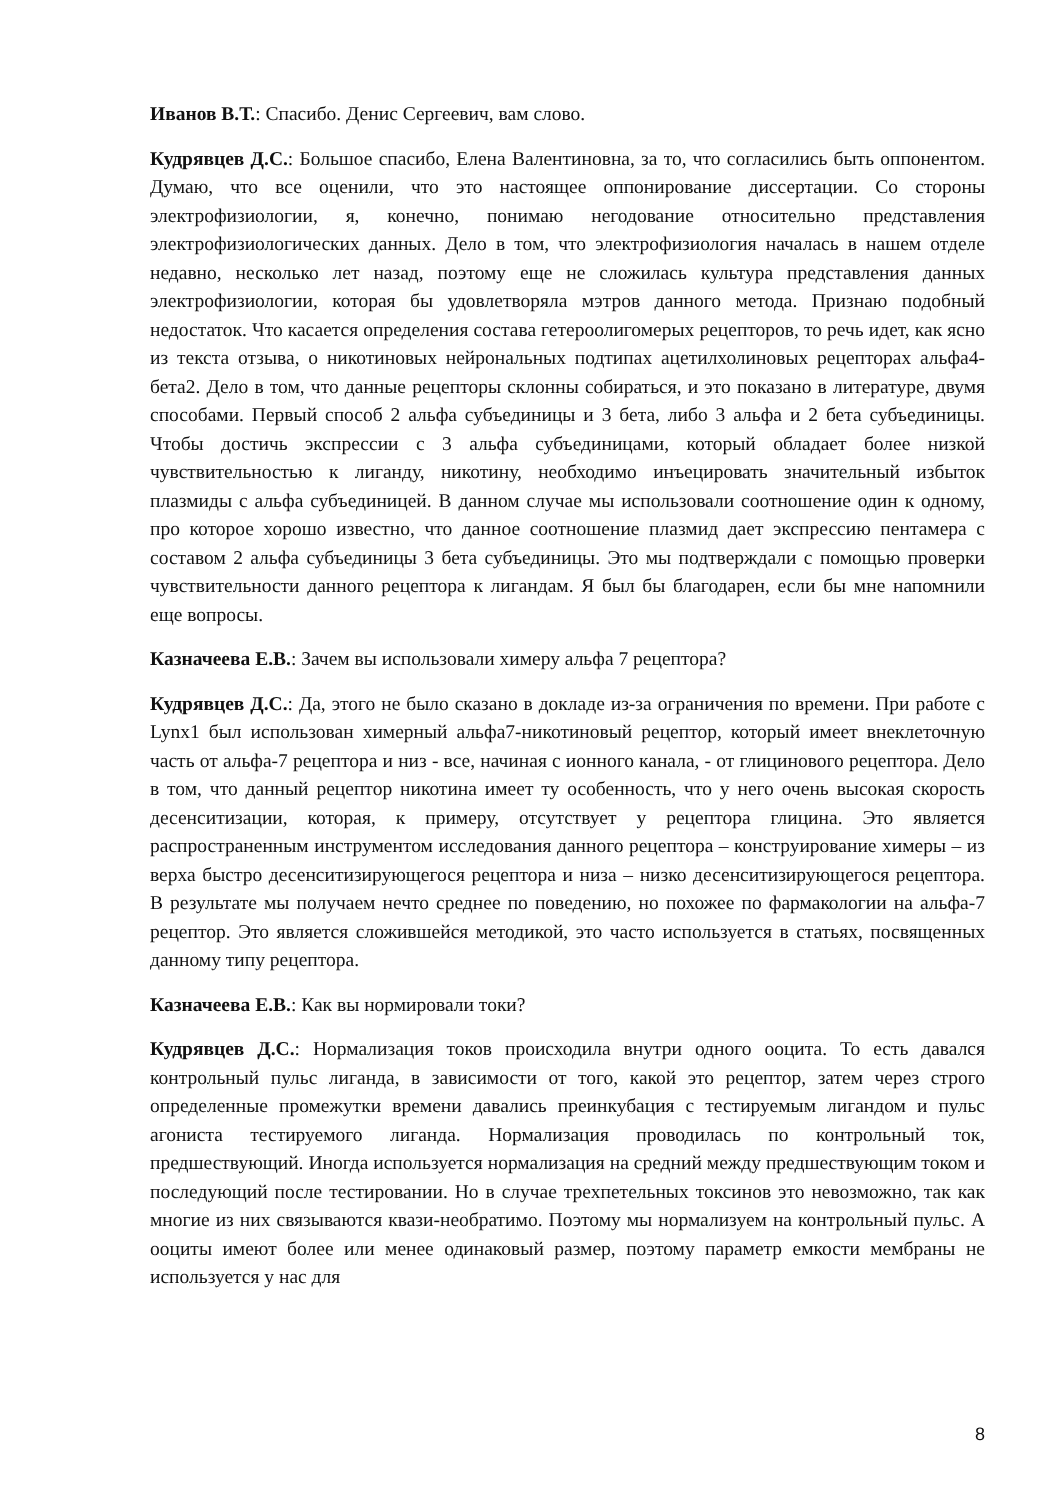Иванов В.Т.: Спасибо. Денис Сергеевич, вам слово.
Кудрявцев Д.С.: Большое спасибо, Елена Валентиновна, за то, что согласились быть оппонентом. Думаю, что все оценили, что это настоящее оппонирование диссертации. Со стороны электрофизиологии, я, конечно, понимаю негодование относительно представления электрофизиологических данных. Дело в том, что электрофизиология началась в нашем отделе недавно, несколько лет назад, поэтому еще не сложилась культура представления данных электрофизиологии, которая бы удовлетворяла мэтров данного метода. Признаю подобный недостаток. Что касается определения состава гетероолигомерых рецепторов, то речь идет, как ясно из текста отзыва, о никотиновых нейрональных подтипах ацетилхолиновых рецепторах альфа4-бета2. Дело в том, что данные рецепторы склонны собираться, и это показано в литературе, двумя способами. Первый способ 2 альфа субъединицы и 3 бета, либо 3 альфа и 2 бета субъединицы. Чтобы достичь экспрессии с 3 альфа субъединицами, который обладает более низкой чувствительностью к лиганду, никотину, необходимо инъецировать значительный избыток плазмиды с альфа субъединицей. В данном случае мы использовали соотношение один к одному, про которое хорошо известно, что данное соотношение плазмид дает экспрессию пентамера с составом 2 альфа субъединицы 3 бета субъединицы. Это мы подтверждали с помощью проверки чувствительности данного рецептора к лигандам. Я был бы благодарен, если бы мне напомнили еще вопросы.
Казначеева Е.В.: Зачем вы использовали химеру альфа 7 рецептора?
Кудрявцев Д.С.: Да, этого не было сказано в докладе из-за ограничения по времени. При работе с Lynx1 был использован химерный альфа7-никотиновый рецептор, который имеет внеклеточную часть от альфа-7 рецептора и низ - все, начиная с ионного канала, - от глицинового рецептора. Дело в том, что данный рецептор никотина имеет ту особенность, что у него очень высокая скорость десенситизации, которая, к примеру, отсутствует у рецептора глицина. Это является распространенным инструментом исследования данного рецептора – конструирование химеры – из верха быстро десенситизирующегося рецептора и низа – низко десенситизирующегося рецептора. В результате мы получаем нечто среднее по поведению, но похожее по фармакологии на альфа-7 рецептор. Это является сложившейся методикой, это часто используется в статьях, посвященных данному типу рецептора.
Казначеева Е.В.: Как вы нормировали токи?
Кудрявцев Д.С.: Нормализация токов происходила внутри одного ооцита. То есть давался контрольный пульс лиганда, в зависимости от того, какой это рецептор, затем через строго определенные промежутки времени давались преинкубация с тестируемым лигандом и пульс агониста тестируемого лиганда. Нормализация проводилась по контрольный ток, предшествующий. Иногда используется нормализация на средний между предшествующим током и последующий после тестировании. Но в случае трехпетельных токсинов это невозможно, так как многие из них связываются квази-необратимо. Поэтому мы нормализуем на контрольный пульс. А ооциты имеют более или менее одинаковый размер, поэтому параметр емкости мембраны не используется у нас для
8